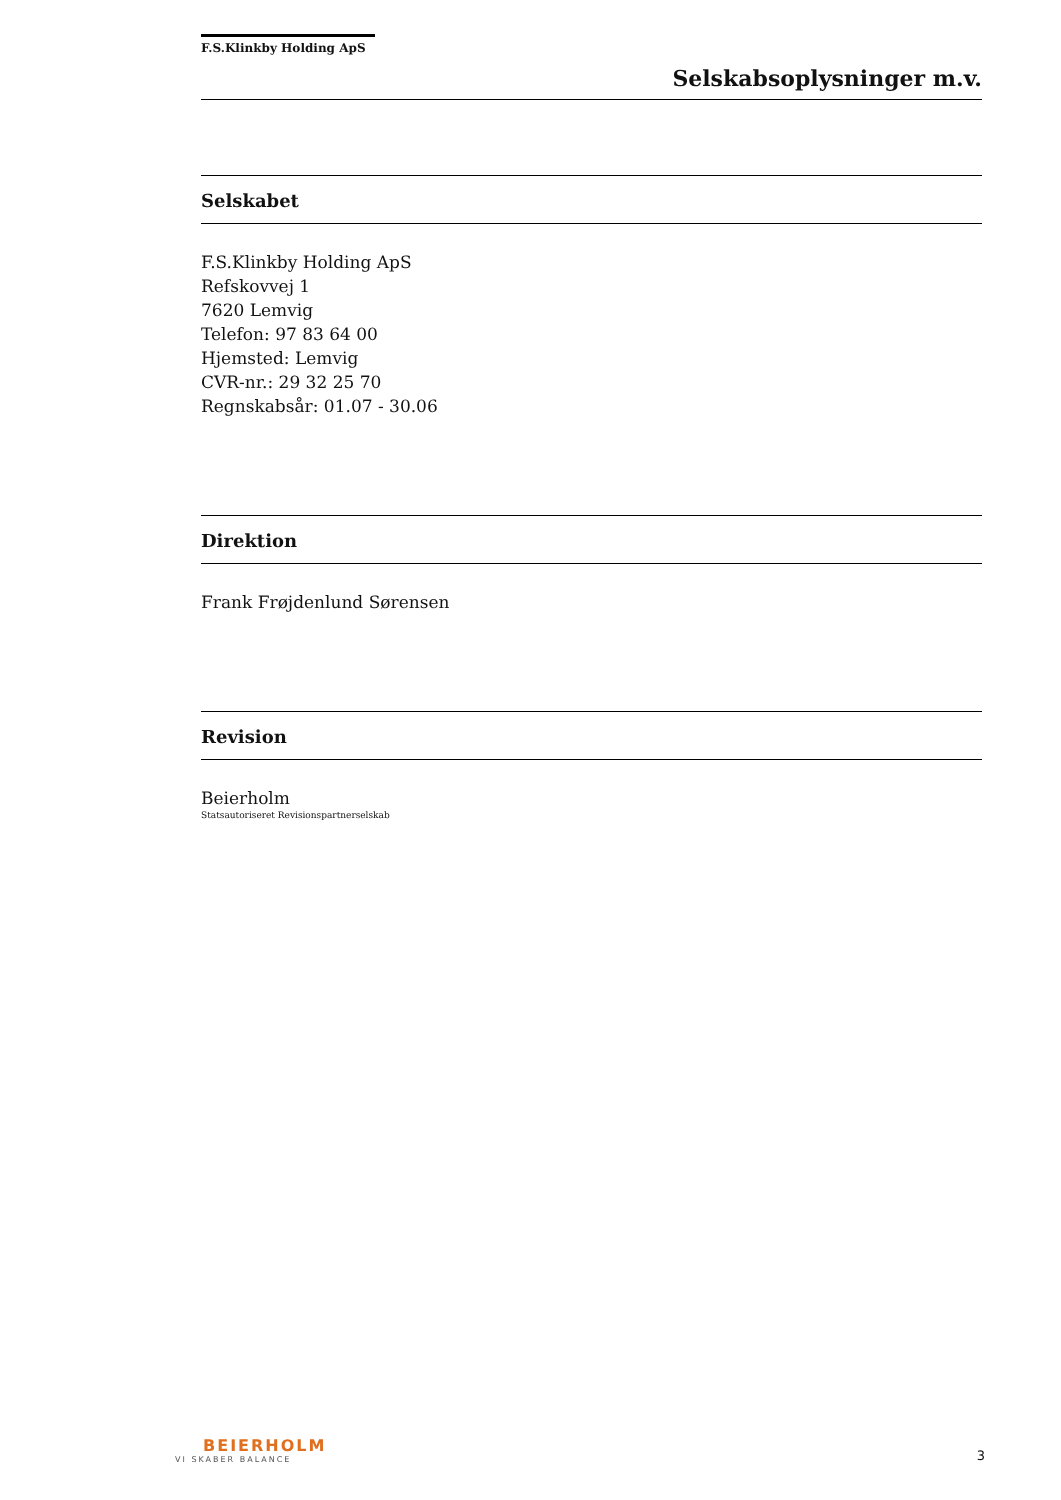F.S.Klinkby Holding ApS
Selskabsoplysninger m.v.
Selskabet
F.S.Klinkby Holding ApS
Refskovvej 1
7620 Lemvig
Telefon: 97 83 64 00
Hjemsted: Lemvig
CVR-nr.: 29 32 25 70
Regnskabsår: 01.07 - 30.06
Direktion
Frank Frøjdenlund Sørensen
Revision
Beierholm
Statsautoriseret Revisionspartnerselskab
BEIERHOLM
VI SKABER BALANCE
3